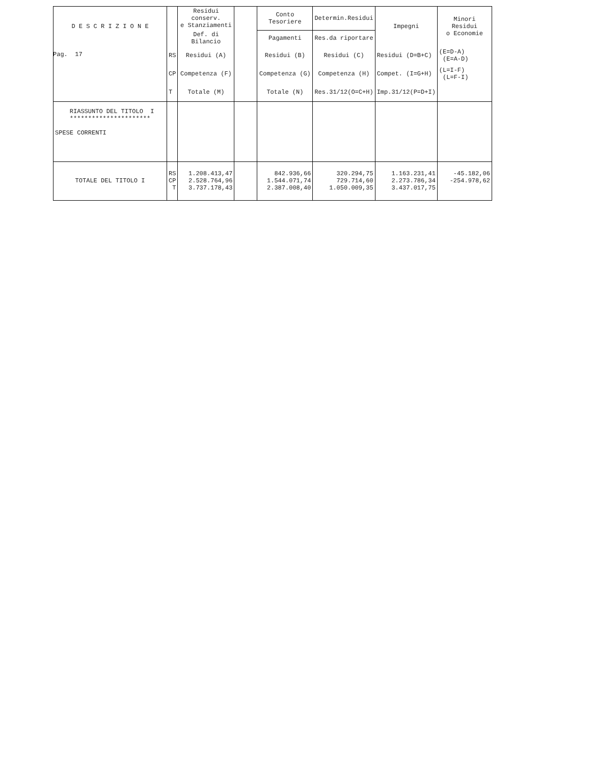Pag. 17
| D E S C R I Z I O N E | | Residui conserv. e Stanziamenti | | Conto Tesoriere | Determin.Residui | Impegni | Minori Residui o Economie |
| --- | --- | --- | --- | --- | --- | --- | --- |
| | | Def. di Bilancio | | Pagamenti | Res.da riportare | | |
| | RS | Residui (A) | | Residui (B) | Residui (C) | Residui (D=B+C) | (E=D-A) (E=A-D) |
| | CP | Competenza (F) | | Competenza (G) | Competenza (H) | Compet. (I=G+H) | (L=I-F) (L=F-I) |
| | T | Totale (M) | | Totale (N) | Res.31/12(O=C+H) | Imp.31/12(P=D+I) | |
| RIASSUNTO DEL TITOLO I ********************** SPESE CORRENTI | | | | | | | |
| TOTALE DEL TITOLO I | RS CP T | 1.208.413,47 2.528.764,96 3.737.178,43 | | 842.936,66 1.544.071,74 2.387.008,40 | 320.294,75 729.714,60 1.050.009,35 | 1.163.231,41 2.273.786,34 3.437.017,75 | -45.182,06 -254.978,62 |